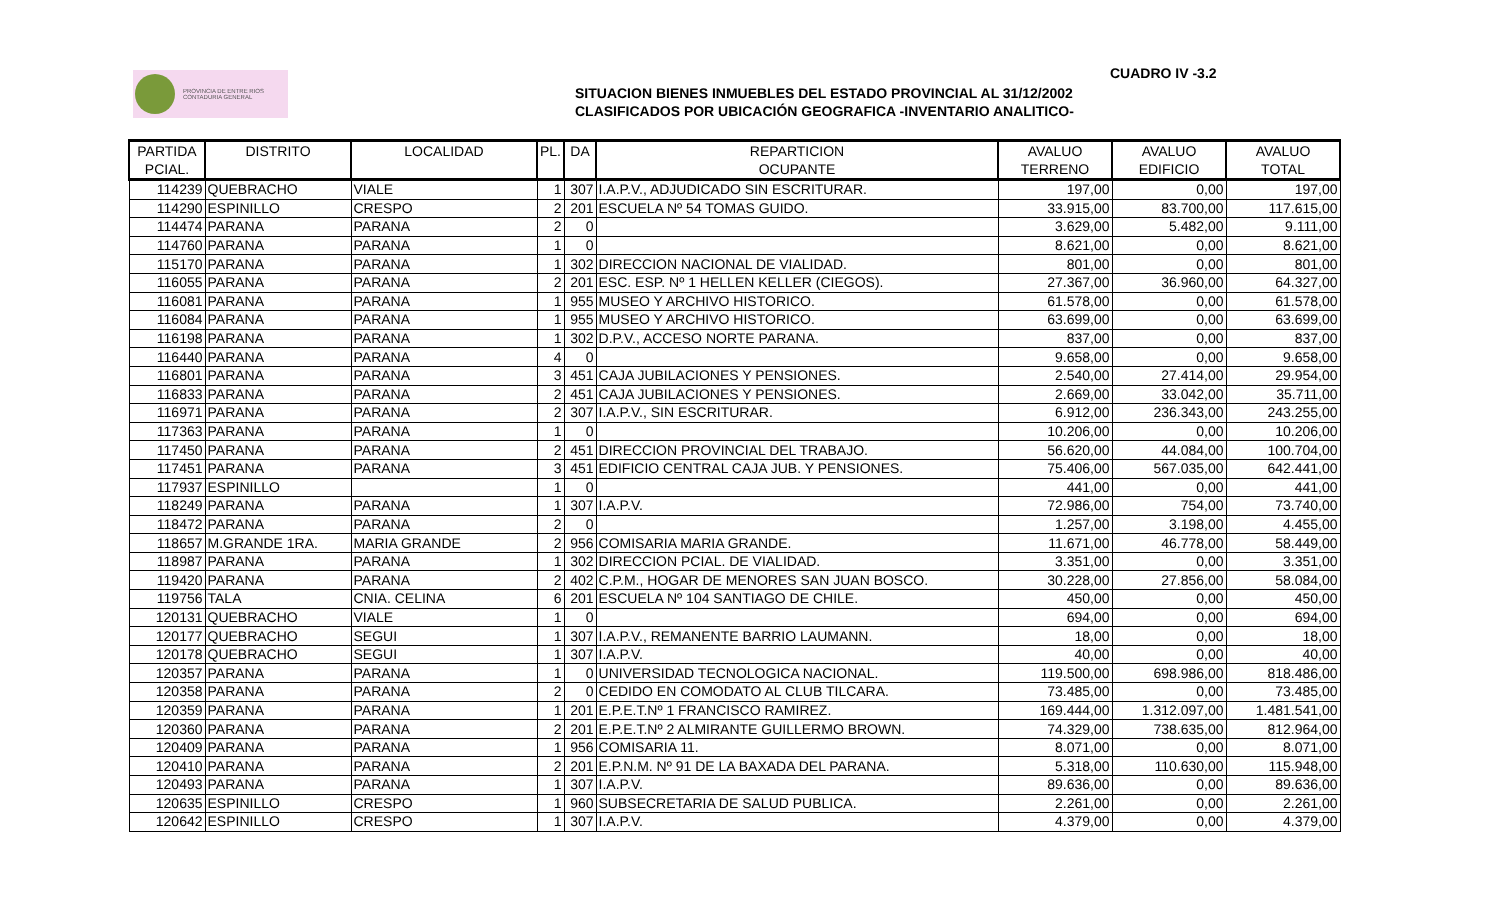PROVINCIA DE ENTRE RIOS
CONTADURIA GENERAL
CUADRO IV -3.2
SITUACION BIENES INMUEBLES DEL ESTADO PROVINCIAL AL 31/12/2002
CLASIFICADOS POR UBICACIÓN GEOGRAFICA -INVENTARIO ANALITICO-
| PARTIDA PCIAL. | DISTRITO | LOCALIDAD | PL. | DA | REPARTICION OCUPANTE | AVALUO TERRENO | AVALUO EDIFICIO | AVALUO TOTAL |
| --- | --- | --- | --- | --- | --- | --- | --- | --- |
| 114239 | QUEBRACHO | VIALE | 1 | 307 | I.A.P.V., ADJUDICADO SIN ESCRITURAR. | 197,00 | 0,00 | 197,00 |
| 114290 | ESPINILLO | CRESPO | 2 | 201 | ESCUELA Nº 54 TOMAS GUIDO. | 33.915,00 | 83.700,00 | 117.615,00 |
| 114474 | PARANA | PARANA | 2 | 0 | | 3.629,00 | 5.482,00 | 9.111,00 |
| 114760 | PARANA | PARANA | 1 | 0 | | 8.621,00 | 0,00 | 8.621,00 |
| 115170 | PARANA | PARANA | 1 | 302 | DIRECCION NACIONAL DE VIALIDAD. | 801,00 | 0,00 | 801,00 |
| 116055 | PARANA | PARANA | 2 | 201 | ESC. ESP. Nº 1 HELLEN KELLER (CIEGOS). | 27.367,00 | 36.960,00 | 64.327,00 |
| 116081 | PARANA | PARANA | 1 | 955 | MUSEO Y ARCHIVO HISTORICO. | 61.578,00 | 0,00 | 61.578,00 |
| 116084 | PARANA | PARANA | 1 | 955 | MUSEO Y ARCHIVO HISTORICO. | 63.699,00 | 0,00 | 63.699,00 |
| 116198 | PARANA | PARANA | 1 | 302 | D.P.V., ACCESO NORTE PARANA. | 837,00 | 0,00 | 837,00 |
| 116440 | PARANA | PARANA | 4 | 0 | | 9.658,00 | 0,00 | 9.658,00 |
| 116801 | PARANA | PARANA | 3 | 451 | CAJA JUBILACIONES Y PENSIONES. | 2.540,00 | 27.414,00 | 29.954,00 |
| 116833 | PARANA | PARANA | 2 | 451 | CAJA JUBILACIONES Y PENSIONES. | 2.669,00 | 33.042,00 | 35.711,00 |
| 116971 | PARANA | PARANA | 2 | 307 | I.A.P.V., SIN ESCRITURAR. | 6.912,00 | 236.343,00 | 243.255,00 |
| 117363 | PARANA | PARANA | 1 | 0 | | 10.206,00 | 0,00 | 10.206,00 |
| 117450 | PARANA | PARANA | 2 | 451 | DIRECCION PROVINCIAL DEL TRABAJO. | 56.620,00 | 44.084,00 | 100.704,00 |
| 117451 | PARANA | PARANA | 3 | 451 | EDIFICIO CENTRAL CAJA JUB. Y PENSIONES. | 75.406,00 | 567.035,00 | 642.441,00 |
| 117937 | ESPINILLO | | 1 | 0 | | 441,00 | 0,00 | 441,00 |
| 118249 | PARANA | PARANA | 1 | 307 | I.A.P.V. | 72.986,00 | 754,00 | 73.740,00 |
| 118472 | PARANA | PARANA | 2 | 0 | | 1.257,00 | 3.198,00 | 4.455,00 |
| 118657 | M.GRANDE 1RA. | MARIA GRANDE | 2 | 956 | COMISARIA MARIA GRANDE. | 11.671,00 | 46.778,00 | 58.449,00 |
| 118987 | PARANA | PARANA | 1 | 302 | DIRECCION PCIAL. DE VIALIDAD. | 3.351,00 | 0,00 | 3.351,00 |
| 119420 | PARANA | PARANA | 2 | 402 | C.P.M., HOGAR DE MENORES SAN JUAN BOSCO. | 30.228,00 | 27.856,00 | 58.084,00 |
| 119756 | TALA | CNIA. CELINA | 6 | 201 | ESCUELA Nº 104 SANTIAGO DE CHILE. | 450,00 | 0,00 | 450,00 |
| 120131 | QUEBRACHO | VIALE | 1 | 0 | | 694,00 | 0,00 | 694,00 |
| 120177 | QUEBRACHO | SEGUI | 1 | 307 | I.A.P.V., REMANENTE BARRIO LAUMANN. | 18,00 | 0,00 | 18,00 |
| 120178 | QUEBRACHO | SEGUI | 1 | 307 | I.A.P.V. | 40,00 | 0,00 | 40,00 |
| 120357 | PARANA | PARANA | 1 | 0 | UNIVERSIDAD TECNOLOGICA NACIONAL. | 119.500,00 | 698.986,00 | 818.486,00 |
| 120358 | PARANA | PARANA | 2 | 0 | CEDIDO EN COMODATO AL CLUB TILCARA. | 73.485,00 | 0,00 | 73.485,00 |
| 120359 | PARANA | PARANA | 1 | 201 | E.P.E.T.Nº 1 FRANCISCO RAMIREZ. | 169.444,00 | 1.312.097,00 | 1.481.541,00 |
| 120360 | PARANA | PARANA | 2 | 201 | E.P.E.T.Nº 2 ALMIRANTE GUILLERMO BROWN. | 74.329,00 | 738.635,00 | 812.964,00 |
| 120409 | PARANA | PARANA | 1 | 956 | COMISARIA 11. | 8.071,00 | 0,00 | 8.071,00 |
| 120410 | PARANA | PARANA | 2 | 201 | E.P.N.M. Nº 91 DE LA BAXADA DEL PARANA. | 5.318,00 | 110.630,00 | 115.948,00 |
| 120493 | PARANA | PARANA | 1 | 307 | I.A.P.V. | 89.636,00 | 0,00 | 89.636,00 |
| 120635 | ESPINILLO | CRESPO | 1 | 960 | SUBSECRETARIA DE SALUD PUBLICA. | 2.261,00 | 0,00 | 2.261,00 |
| 120642 | ESPINILLO | CRESPO | 1 | 307 | I.A.P.V. | 4.379,00 | 0,00 | 4.379,00 |